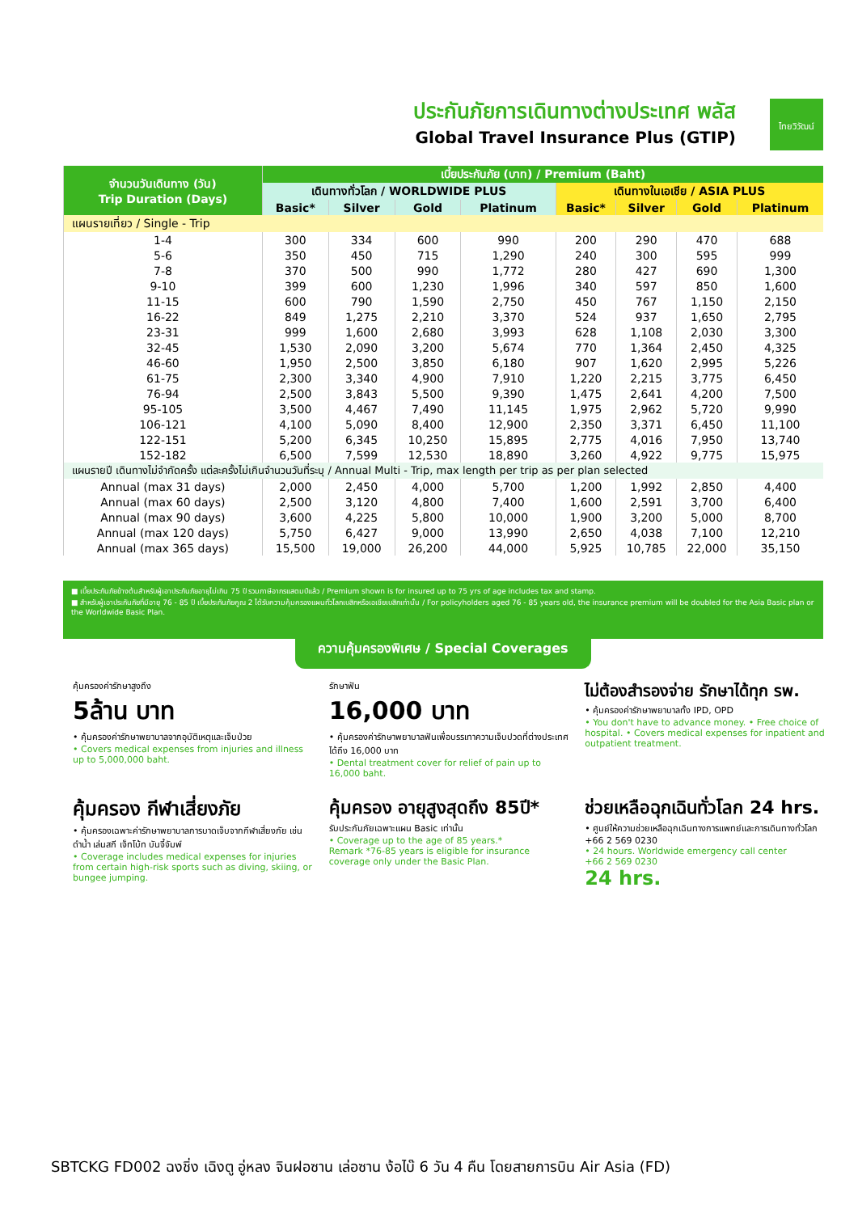ประกันภัยการเดินทางต่างประเทศ พลัส
Global Travel Insurance Plus (GTIP)
ไทยวิวัฒน์
| จำนวนวันเดินทาง (วัน) Trip Duration (Days) | เบี้ยประกันภัย (บาท) / Premium (Baht) | | | | | | | |
| --- | --- | --- | --- | --- | --- | --- | --- | --- |
| | เดินทางทั่วโลก / WORLDWIDE PLUS | | | | เดินทางในเอเชีย / ASIA PLUS | | | |
| | Basic* | Silver | Gold | Platinum | Basic* | Silver | Gold | Platinum |
| แผนรายเที่ยว / Single - Trip | | | | | | | | |
| 1-4 | 300 | 334 | 600 | 990 | 200 | 290 | 470 | 688 |
| 5-6 | 350 | 450 | 715 | 1,290 | 240 | 300 | 595 | 999 |
| 7-8 | 370 | 500 | 990 | 1,772 | 280 | 427 | 690 | 1,300 |
| 9-10 | 399 | 600 | 1,230 | 1,996 | 340 | 597 | 850 | 1,600 |
| 11-15 | 600 | 790 | 1,590 | 2,750 | 450 | 767 | 1,150 | 2,150 |
| 16-22 | 849 | 1,275 | 2,210 | 3,370 | 524 | 937 | 1,650 | 2,795 |
| 23-31 | 999 | 1,600 | 2,680 | 3,993 | 628 | 1,108 | 2,030 | 3,300 |
| 32-45 | 1,530 | 2,090 | 3,200 | 5,674 | 770 | 1,364 | 2,450 | 4,325 |
| 46-60 | 1,950 | 2,500 | 3,850 | 6,180 | 907 | 1,620 | 2,995 | 5,226 |
| 61-75 | 2,300 | 3,340 | 4,900 | 7,910 | 1,220 | 2,215 | 3,775 | 6,450 |
| 76-94 | 2,500 | 3,843 | 5,500 | 9,390 | 1,475 | 2,641 | 4,200 | 7,500 |
| 95-105 | 3,500 | 4,467 | 7,490 | 11,145 | 1,975 | 2,962 | 5,720 | 9,990 |
| 106-121 | 4,100 | 5,090 | 8,400 | 12,900 | 2,350 | 3,371 | 6,450 | 11,100 |
| 122-151 | 5,200 | 6,345 | 10,250 | 15,895 | 2,775 | 4,016 | 7,950 | 13,740 |
| 152-182 | 6,500 | 7,599 | 12,530 | 18,890 | 3,260 | 4,922 | 9,775 | 15,975 |
| แผนรายปี เดินทางไม่จำกัดครั้ง แต่ละครั้งไม่เกินจำนวนวันที่ระบุ / Annual Multi - Trip, max length per trip as per plan selected | | | | | | | | |
| Annual (max 31 days) | 2,000 | 2,450 | 4,000 | 5,700 | 1,200 | 1,992 | 2,850 | 4,400 |
| Annual (max 60 days) | 2,500 | 3,120 | 4,800 | 7,400 | 1,600 | 2,591 | 3,700 | 6,400 |
| Annual (max 90 days) | 3,600 | 4,225 | 5,800 | 10,000 | 1,900 | 3,200 | 5,000 | 8,700 |
| Annual (max 120 days) | 5,750 | 6,427 | 9,000 | 13,990 | 2,650 | 4,038 | 7,100 | 12,210 |
| Annual (max 365 days) | 15,500 | 19,000 | 26,200 | 44,000 | 5,925 | 10,785 | 22,000 | 35,150 |
■ เบี้ยประกันภัยข้างต้นสำหรับผู้เอาประกันภัยอายุไม่เกิน 75 ปี รวมภาษีอากรแสตมป์แล้ว / Premium shown is for insured up to 75 yrs of age includes tax and stamp.
■ สำหรับผู้เอาประกันภัยที่มีอายุ 76 - 85 ปี เบี้ยประกันภัยคูณ 2 ได้รับความคุ้มครองแผนทั่วโลกเบสิกหรือเอเชียเบสิกเท่านั้น / For policyholders aged 76 - 85 years old, the insurance premium will be doubled for the Asia Basic plan or the Worldwide Basic Plan.
ความคุ้มครองพิเศษ / Special Coverages
คุ้มครองค่ารักษาสูงถึง
5ล้าน บาท
• คุ้มครองค่ารักษาพยาบาลจากอุบัติเหตุและเจ็บป่วย
• Covers medical expenses from injuries and illness up to 5,000,000 baht.
รักษาฟัน
16,000 บาท
• คุ้มครองค่ารักษาพยาบาลฟันเพื่อบรรเทาความเจ็บปวดที่ต่างประเทศ ได้ถึง 16,000 บาท
• Dental treatment cover for relief of pain up to 16,000 baht.
ไม่ต้องสำรองจ่าย รักษาได้ทุก รพ.
• คุ้มครองค่ารักษาพยาบาลทั้ง IPD, OPD
• You don't have to advance money. • Free choice of hospital. • Covers medical expenses for inpatient and outpatient treatment.
คุ้มครอง กีฬาเสี่ยงภัย
• คุ้มครองเฉพาะค่ารักษาพยาบาลการบาดเจ็บจากกีฬาเสี่ยงภัย เช่น ดำน้ำ เล่นสกี เจ็ทโบ้ท บันจี้จัมพ์
• Coverage includes medical expenses for injuries from certain high-risk sports such as diving, skiing, or bungee jumping.
คุ้มครอง อายุสูงสุดถึง 85ปี*
รับประกันภัยเฉพาะแผน Basic เท่านั้น
• Coverage up to the age of 85 years.*
Remark *76-85 years is eligible for insurance coverage only under the Basic Plan.
ช่วยเหลือฉุกเฉินทั่วโลก 24 hrs.
• ศูนย์ให้ความช่วยเหลือฉุกเฉินทางการแพทย์และการเดินทางทั่วโลก
+66 2 569 0230
• 24 hours. Worldwide emergency call center
+66 2 569 0230
24 hrs.
SBTCKG FD002 ฉงชิ่ง เฉิงตู อู่หลง จินฝอซาน เล่อซาน ง้อไบ๊ 6 วัน 4 คืน โดยสายการบิน Air Asia (FD)